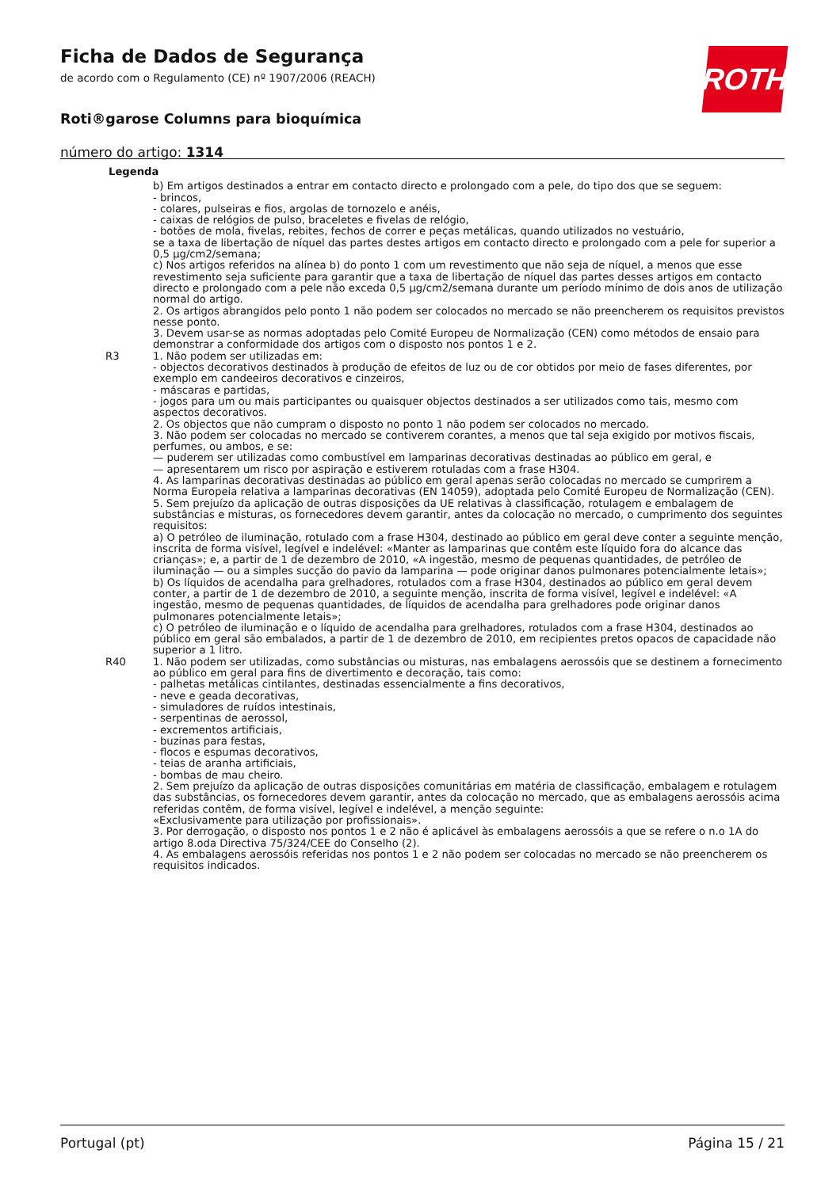Ficha de Dados de Segurança
de acordo com o Regulamento (CE) nº 1907/2006 (REACH)
Roti®garose Columns para bioquímica
número do artigo: 1314
ROTH
Legenda
| | b) Em artigos destinados a entrar em contacto directo e prolongado com a pele, do tipo dos que se seguem: - brincos, - colares, pulseiras e fios, argolas de tornozelo e anéis, - caixas de relógios de pulso, braceletes e fivelas de relógio, - botões de mola, fivelas, rebites, fechos de correr e peças metálicas, quando utilizados no vestuário, se a taxa de libertação de níquel das partes destes artigos em contacto directo e prolongado com a pele for superior a 0,5 µg/cm2/semana; c) Nos artigos referidos na alínea b) do ponto 1 com um revestimento que não seja de níquel, a menos que esse revestimento seja suficiente para garantir que a taxa de libertação de níquel das partes desses artigos em contacto directo e prolongado com a pele não exceda 0,5 µg/cm2/semana durante um período mínimo de dois anos de utilização normal do artigo. 2. Os artigos abrangidos pelo ponto 1 não podem ser colocados no mercado se não preencherem os requisitos previstos nesse ponto. 3. Devem usar-se as normas adoptadas pelo Comité Europeu de Normalização (CEN) como métodos de ensaio para demonstrar a conformidade dos artigos com o disposto nos pontos 1 e 2. |
| R3 | 1. Não podem ser utilizadas em: - objectos decorativos destinados à produção de efeitos de luz ou de cor obtidos por meio de fases diferentes, por exemplo em candeeiros decorativos e cinzeiros, - máscaras e partidas, - jogos para um ou mais participantes ou quaisquer objectos destinados a ser utilizados como tais, mesmo com aspectos decorativos. 2. Os objectos que não cumpram o disposto no ponto 1 não podem ser colocados no mercado. 3. Não podem ser colocadas no mercado se contiverem corantes, a menos que tal seja exigido por motivos fiscais, perfumes, ou ambos, e se: — puderem ser utilizadas como combustível em lamparinas decorativas destinadas ao público em geral, e — apresentarem um risco por aspiração e estiverem rotuladas com a frase H304. 4. As lamparinas decorativas destinadas ao público em geral apenas serão colocadas no mercado se cumprirem a Norma Europeia relativa a lamparinas decorativas (EN 14059), adoptada pelo Comité Europeu de Normalização (CEN). 5. Sem prejuízo da aplicação de outras disposições da UE relativas à classificação, rotulagem e embalagem de substâncias e misturas, os fornecedores devem garantir, antes da colocação no mercado, o cumprimento dos seguintes requisitos: a) O petróleo de iluminação, rotulado com a frase H304, destinado ao público em geral deve conter a seguinte menção, inscrita de forma visível, legível e indelével: «Manter as lamparinas que contêm este líquido fora do alcance das crianças»; e, a partir de 1 de dezembro de 2010, «A ingestão, mesmo de pequenas quantidades, de petróleo de iluminação — ou a simples sucção do pavio da lamparina — pode originar danos pulmonares potencialmente letais»; b) Os líquidos de acendalha para grelhadores, rotulados com a frase H304, destinados ao público em geral devem conter, a partir de 1 de dezembro de 2010, a seguinte menção, inscrita de forma visível, legível e indelével: «A ingestão, mesmo de pequenas quantidades, de líquidos de acendalha para grelhadores pode originar danos pulmonares potencialmente letais»; c) O petróleo de iluminação e o líquido de acendalha para grelhadores, rotulados com a frase H304, destinados ao público em geral são embalados, a partir de 1 de dezembro de 2010, em recipientes pretos opacos de capacidade não superior a 1 litro. |
| R40 | 1. Não podem ser utilizadas, como substâncias ou misturas, nas embalagens aerossóis que se destinem a fornecimento ao público em geral para fins de divertimento e decoração, tais como: - palhetas metálicas cintilantes, destinadas essencialmente a fins decorativos, - neve e geada decorativas, - simuladores de ruídos intestinais, - serpentinas de aerossol, - excrementos artificiais, - buzinas para festas, - flocos e espumas decorativos, - teias de aranha artificiais, - bombas de mau cheiro. 2. Sem prejuízo da aplicação de outras disposições comunitárias em matéria de classificação, embalagem e rotulagem das substâncias, os fornecedores devem garantir, antes da colocação no mercado, que as embalagens aerossóis acima referidas contêm, de forma visível, legível e indelével, a menção seguinte: «Exclusivamente para utilização por profissionais». 3. Por derrogação, o disposto nos pontos 1 e 2 não é aplicável às embalagens aerossóis a que se refere o n.o 1A do artigo 8.oda Directiva 75/324/CEE do Conselho (2). 4. As embalagens aerossóis referidas nos pontos 1 e 2 não podem ser colocadas no mercado se não preencherem os requisitos indicados. |
Portugal (pt) Página 15 / 21